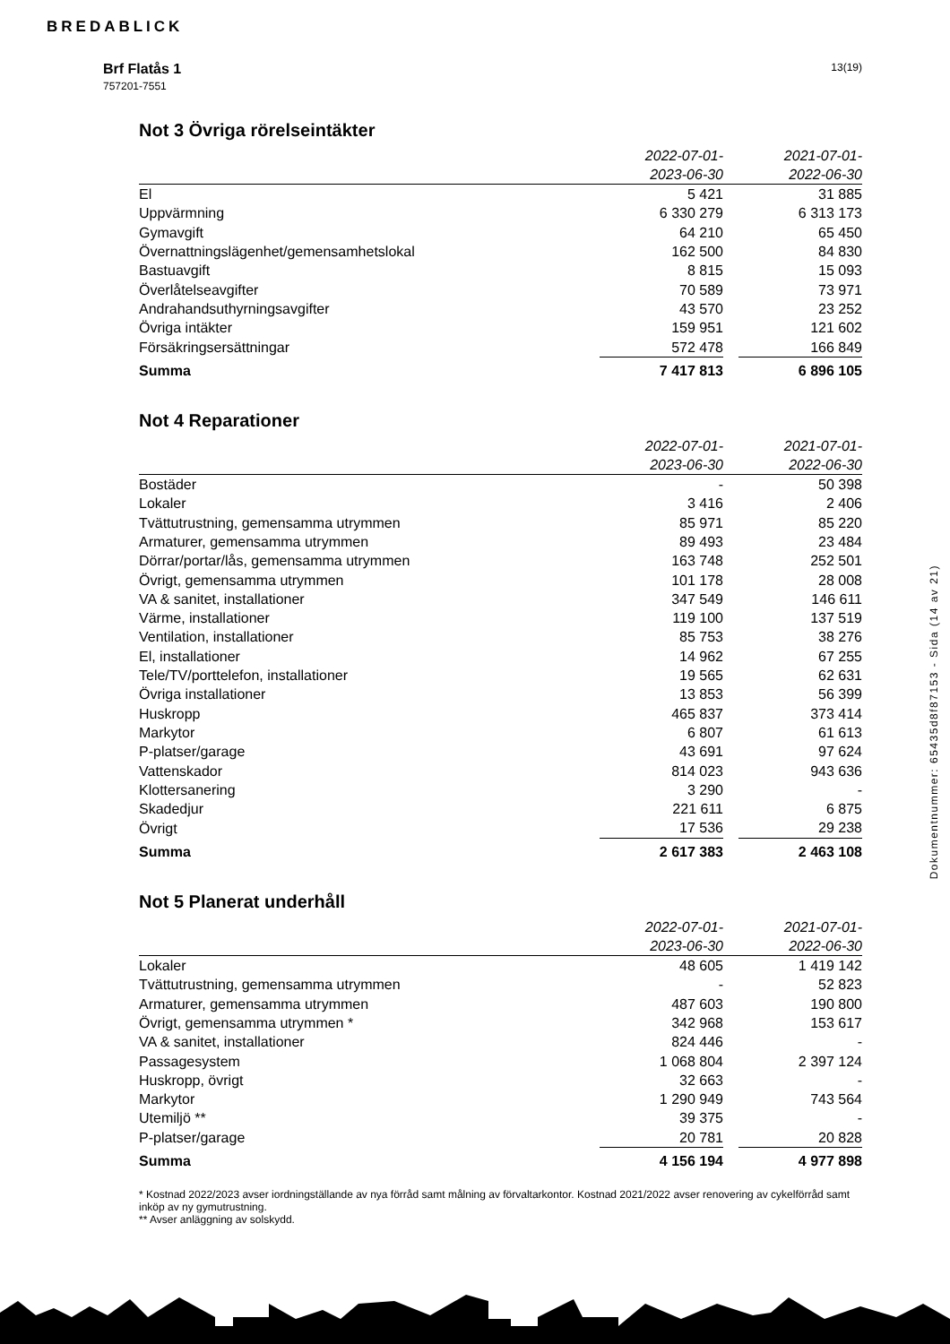BREDABLICK
Brf Flatås 1
757201-7551
13(19)
Not 3 Övriga rörelseintäkter
| | 2022-07-01- 2023-06-30 | | 2021-07-01- 2022-06-30 |
| El | 5 421 | | 31 885 |
| Uppvärmning | 6 330 279 | | 6 313 173 |
| Gymavgift | 64 210 | | 65 450 |
| Övernattningslägenhet/gemensamhetslokal | 162 500 | | 84 830 |
| Bastuavgift | 8 815 | | 15 093 |
| Överlåtelseavgifter | 70 589 | | 73 971 |
| Andrahandsuthyrningsavgifter | 43 570 | | 23 252 |
| Övriga intäkter | 159 951 | | 121 602 |
| Försäkringsersättningar | 572 478 | | 166 849 |
| Summa | 7 417 813 | | 6 896 105 |
Not 4 Reparationer
| | 2022-07-01- 2023-06-30 | | 2021-07-01- 2022-06-30 |
| Bostäder | - | | 50 398 |
| Lokaler | 3 416 | | 2 406 |
| Tvättutrustning, gemensamma utrymmen | 85 971 | | 85 220 |
| Armaturer, gemensamma utrymmen | 89 493 | | 23 484 |
| Dörrar/portar/lås, gemensamma utrymmen | 163 748 | | 252 501 |
| Övrigt, gemensamma utrymmen | 101 178 | | 28 008 |
| VA & sanitet, installationer | 347 549 | | 146 611 |
| Värme, installationer | 119 100 | | 137 519 |
| Ventilation, installationer | 85 753 | | 38 276 |
| El, installationer | 14 962 | | 67 255 |
| Tele/TV/porttelefon, installationer | 19 565 | | 62 631 |
| Övriga installationer | 13 853 | | 56 399 |
| Huskropp | 465 837 | | 373 414 |
| Markytor | 6 807 | | 61 613 |
| P-platser/garage | 43 691 | | 97 624 |
| Vattenskador | 814 023 | | 943 636 |
| Klottersanering | 3 290 | | - |
| Skadedjur | 221 611 | | 6 875 |
| Övrigt | 17 536 | | 29 238 |
| Summa | 2 617 383 | | 2 463 108 |
Not 5 Planerat underhåll
| | 2022-07-01- 2023-06-30 | | 2021-07-01- 2022-06-30 |
| Lokaler | 48 605 | | 1 419 142 |
| Tvättutrustning, gemensamma utrymmen | - | | 52 823 |
| Armaturer, gemensamma utrymmen | 487 603 | | 190 800 |
| Övrigt, gemensamma utrymmen * | 342 968 | | 153 617 |
| VA & sanitet, installationer | 824 446 | | - |
| Passagesystem | 1 068 804 | | 2 397 124 |
| Huskropp, övrigt | 32 663 | | - |
| Markytor | 1 290 949 | | 743 564 |
| Utemiljö ** | 39 375 | | - |
| P-platser/garage | 20 781 | | 20 828 |
| Summa | 4 156 194 | | 4 977 898 |
* Kostnad 2022/2023 avser iordningställande av nya förråd samt målning av förvaltarkontor. Kostnad 2021/2022 avser renovering av cykelförråd samt inköp av ny gymutrustning.
** Avser anläggning av solskydd.
Dokumentnummer: 65435d8f87153 - Sida (14 av 21)